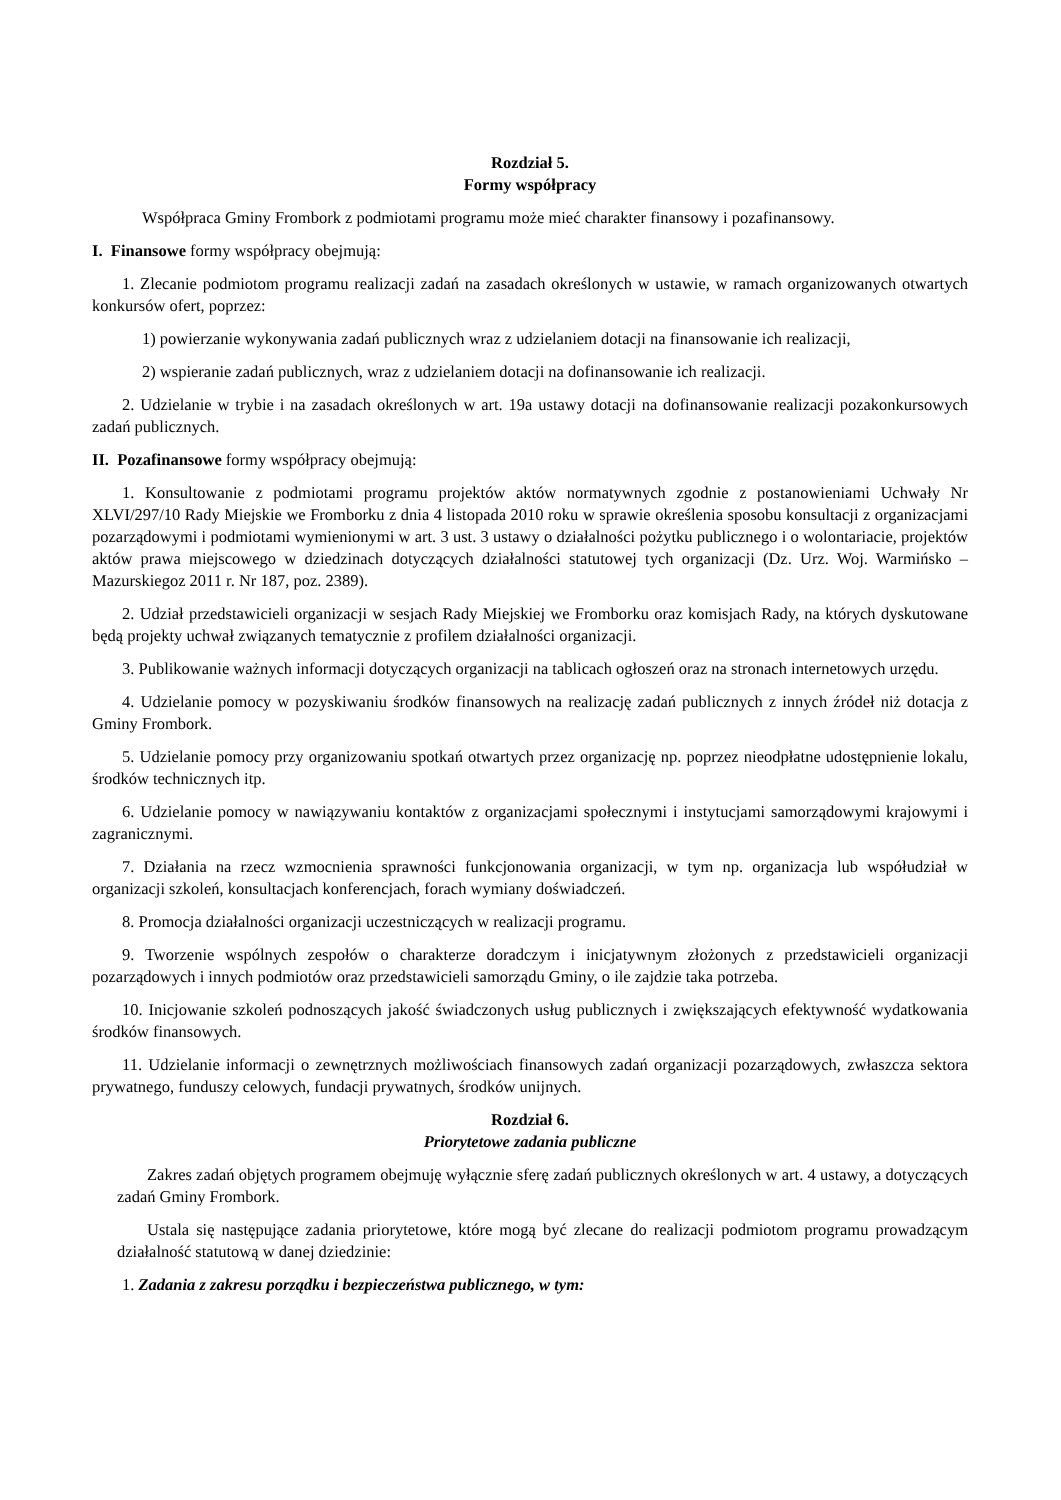Rozdział 5.
Formy współpracy
Współpraca Gminy Frombork z podmiotami programu może mieć charakter finansowy i pozafinansowy.
I. Finansowe formy współpracy obejmują:
1. Zlecanie podmiotom programu realizacji zadań na zasadach określonych w ustawie, w ramach organizowanych otwartych konkursów ofert, poprzez:
1) powierzanie wykonywania zadań publicznych wraz z udzielaniem dotacji na finansowanie ich realizacji,
2) wspieranie zadań publicznych, wraz z udzielaniem dotacji na dofinansowanie ich realizacji.
2. Udzielanie w trybie i na zasadach określonych w art. 19a ustawy dotacji na dofinansowanie realizacji pozakonkursowych zadań publicznych.
II. Pozafinansowe formy współpracy obejmują:
1. Konsultowanie z podmiotami programu projektów aktów normatywnych zgodnie z postanowieniami Uchwały Nr XLVI/297/10 Rady Miejskie we Fromborku z dnia 4 listopada 2010 roku w sprawie określenia sposobu konsultacji z organizacjami pozarządowymi i podmiotami wymienionymi w art. 3 ust. 3 ustawy o działalności pożytku publicznego i o wolontariacie, projektów aktów prawa miejscowego w dziedzinach dotyczących działalności statutowej tych organizacji (Dz. Urz. Woj. Warmińsko – Mazurskiegoz 2011 r. Nr 187, poz. 2389).
2. Udział przedstawicieli organizacji w sesjach Rady Miejskiej we Fromborku oraz komisjach Rady, na których dyskutowane będą projekty uchwał związanych tematycznie z profilem działalności organizacji.
3. Publikowanie ważnych informacji dotyczących organizacji na tablicach ogłoszeń oraz na stronach internetowych urzędu.
4. Udzielanie pomocy w pozyskiwaniu środków finansowych na realizację zadań publicznych z innych źródeł niż dotacja z Gminy Frombork.
5. Udzielanie pomocy przy organizowaniu spotkań otwartych przez organizację np. poprzez nieodpłatne udostępnienie lokalu, środków technicznych itp.
6. Udzielanie pomocy w nawiązywaniu kontaktów z organizacjami społecznymi i instytucjami samorządowymi krajowymi i zagranicznymi.
7. Działania na rzecz wzmocnienia sprawności funkcjonowania organizacji, w tym np. organizacja lub współudział w organizacji szkoleń, konsultacjach konferencjach, forach wymiany doświadczeń.
8. Promocja działalności organizacji uczestniczących w realizacji programu.
9. Tworzenie wspólnych zespołów o charakterze doradczym i inicjatywnym złożonych z przedstawicieli organizacji pozarządowych i innych podmiotów oraz przedstawicieli samorządu Gminy, o ile zajdzie taka potrzeba.
10. Inicjowanie szkoleń podnoszących jakość świadczonych usług publicznych i zwiększających efektywność wydatkowania środków finansowych.
11. Udzielanie informacji o zewnętrznych możliwościach finansowych zadań organizacji pozarządowych, zwłaszcza sektora prywatnego, funduszy celowych, fundacji prywatnych, środków unijnych.
Rozdział 6.
Priorytetowe zadania publiczne
Zakres zadań objętych programem obejmuję wyłącznie sferę zadań publicznych określonych w art. 4 ustawy, a dotyczących zadań Gminy Frombork.
Ustala się następujące zadania priorytetowe, które mogą być zlecane do realizacji podmiotom programu prowadzącym działalność statutową w danej dziedzinie:
1. Zadania z zakresu porządku i bezpieczeństwa publicznego, w tym: